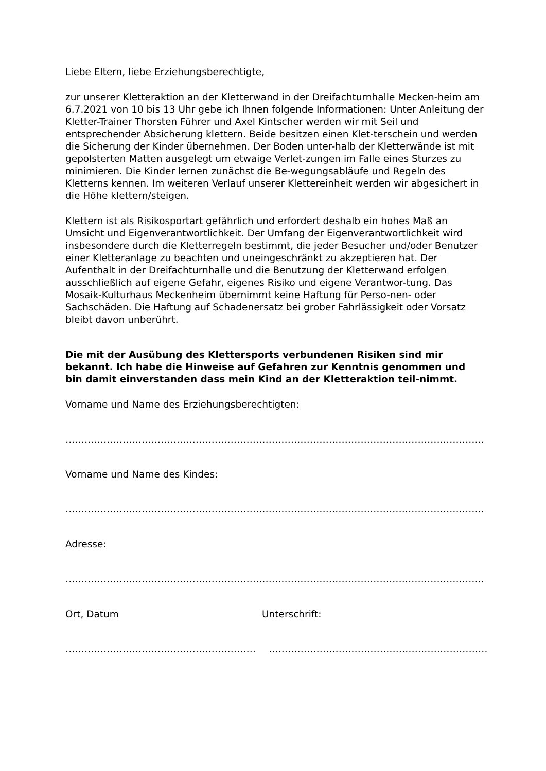Liebe Eltern, liebe Erziehungsberechtigte,
zur unserer Kletteraktion an der Kletterwand in der Dreifachturnhalle Mecken-heim am 6.7.2021 von 10 bis 13 Uhr gebe ich Ihnen folgende Informationen: Unter Anleitung der Kletter-Trainer Thorsten Führer und Axel Kintscher werden wir mit Seil und entsprechender Absicherung klettern. Beide besitzen einen Klet-terschein und werden die Sicherung der Kinder übernehmen. Der Boden unter-halb der Kletterwände ist mit gepolsterten Matten ausgelegt um etwaige Verlet-zungen im Falle eines Sturzes zu minimieren. Die Kinder lernen zunächst die Be-wegungsabläufe und Regeln des Kletterns kennen. Im weiteren Verlauf unserer Klettereinheit werden wir abgesichert in die Höhe klettern/steigen.
Klettern ist als Risikosportart gefährlich und erfordert deshalb ein hohes Maß an Umsicht und Eigenverantwortlichkeit. Der Umfang der Eigenverantwortlichkeit wird insbesondere durch die Kletterregeln bestimmt, die jeder Besucher und/oder Benutzer einer Kletteranlage zu beachten und uneingeschränkt zu akzeptieren hat. Der Aufenthalt in der Dreifachturnhalle und die Benutzung der Kletterwand erfolgen ausschließlich auf eigene Gefahr, eigenes Risiko und eigene Verantwor-tung. Das Mosaik-Kulturhaus Meckenheim übernimmt keine Haftung für Perso-nen- oder Sachschäden. Die Haftung auf Schadenersatz bei grober Fahrlässigkeit oder Vorsatz bleibt davon unberührt.
Die mit der Ausübung des Klettersports verbundenen Risiken sind mir bekannt. Ich habe die Hinweise auf Gefahren zur Kenntnis genommen und bin damit einverstanden dass mein Kind an der Kletteraktion teil-nimmt.
Vorname und Name des Erziehungsberechtigten:
…………………………………………………………………………………………………………………………………
Vorname und Name des Kindes:
…………………………………………………………………………………………………………………………………
Adresse:
…………………………………………………………………………………………………………………………………
Ort, Datum Unterschrift:
…………………………………………………… ……………………………………………………………